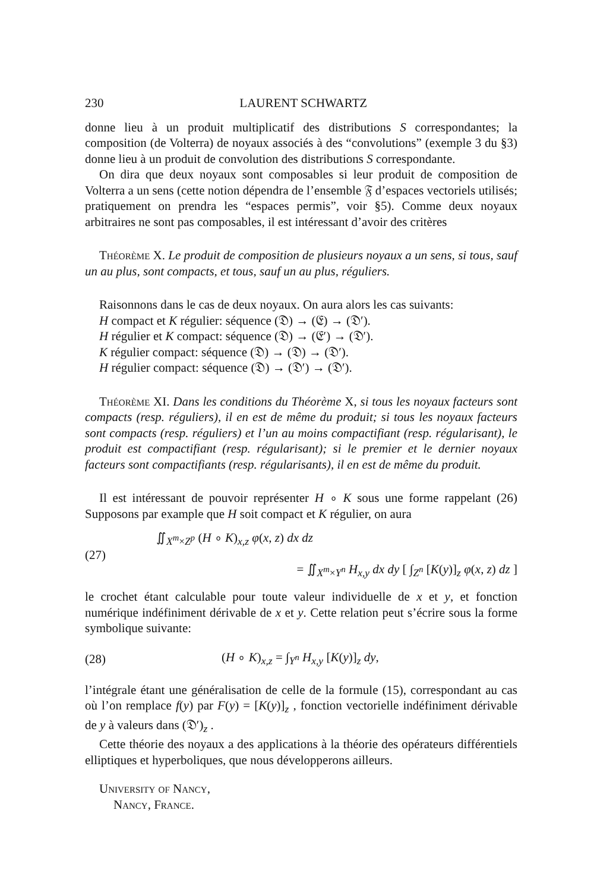230 LAURENT SCHWARTZ
donne lieu à un produit multiplicatif des distributions S correspondantes; la composition (de Volterra) de noyaux associés à des “convolutions” (exemple 3 du §3) donne lieu à un produit de convolution des distributions S correspondante.
On dira que deux noyaux sont composables si leur produit de composition de Volterra a un sens (cette notion dépendra de l’ensemble 𝔉 d’espaces vectoriels utilisés; pratiquement on prendra les “espaces permis”, voir §5). Comme deux noyaux arbitraires ne sont pas composables, il est intéressant d’avoir des critères
Théorème X. Le produit de composition de plusieurs noyaux a un sens, si tous, sauf un au plus, sont compacts, et tous, sauf un au plus, réguliers.
Raisonnons dans le cas de deux noyaux. On aura alors les cas suivants:
H compact et K régulier: séquence (𝔇) → (𝔈) → (𝔇′).
H régulier et K compact: séquence (𝔇) → (𝔈′) → (𝔇′).
K régulier compact: séquence (𝔇) → (𝔇) → (𝔇′).
H régulier compact: séquence (𝔇) → (𝔇′) → (𝔇′).
Théorème XI. Dans les conditions du Théorème X, si tous les noyaux facteurs sont compacts (resp. réguliers), il en est de même du produit; si tous les noyaux facteurs sont compacts (resp. réguliers) et l’un au moins compactifiant (resp. régularisant), le produit est compactifiant (resp. régularisant); si le premier et le dernier noyaux facteurs sont compactifiants (resp. régularisants), il en est de même du produit.
Il est intéressant de pouvoir représenter H ∘ K sous une forme rappelant (26) Supposons par example que H soit compact et K régulier, on aura
(27)
∬<sub>X<sup>m</sup>×Z<sup>p</sup></sub> (H ∘ K)<sub>x,z</sub> φ(x, z) dx dz
= ∬<sub>X<sup>m</sup>×Y<sup>n</sup></sub> H<sub>x,y</sub> dx dy [ ∫<sub>Z<sup>n</sup></sub> [K(y)]<sub>z</sub> φ(x, z) dz ]
le crochet étant calculable pour toute valeur individuelle de x et y, et fonction numérique indéfiniment dérivable de x et y. Cette relation peut s’écrire sous la forme symbolique suivante:
(28) (H ∘ K)<sub>x,z</sub> = ∫<sub>Y<sup>n</sup></sub> H<sub>x,y</sub> [K(y)]<sub>z</sub> dy,
l’intégrale étant une généralisation de celle de la formule (15), correspondant au cas où l’on remplace f(y) par F(y) = [K(y)]<sub>z</sub> , fonction vectorielle indéfiniment dérivable de y à valeurs dans (𝔇′)<sub>z</sub> .
Cette théorie des noyaux a des applications à la théorie des opérateurs différentiels elliptiques et hyperboliques, que nous développerons ailleurs.
University of Nancy,
Nancy, France.